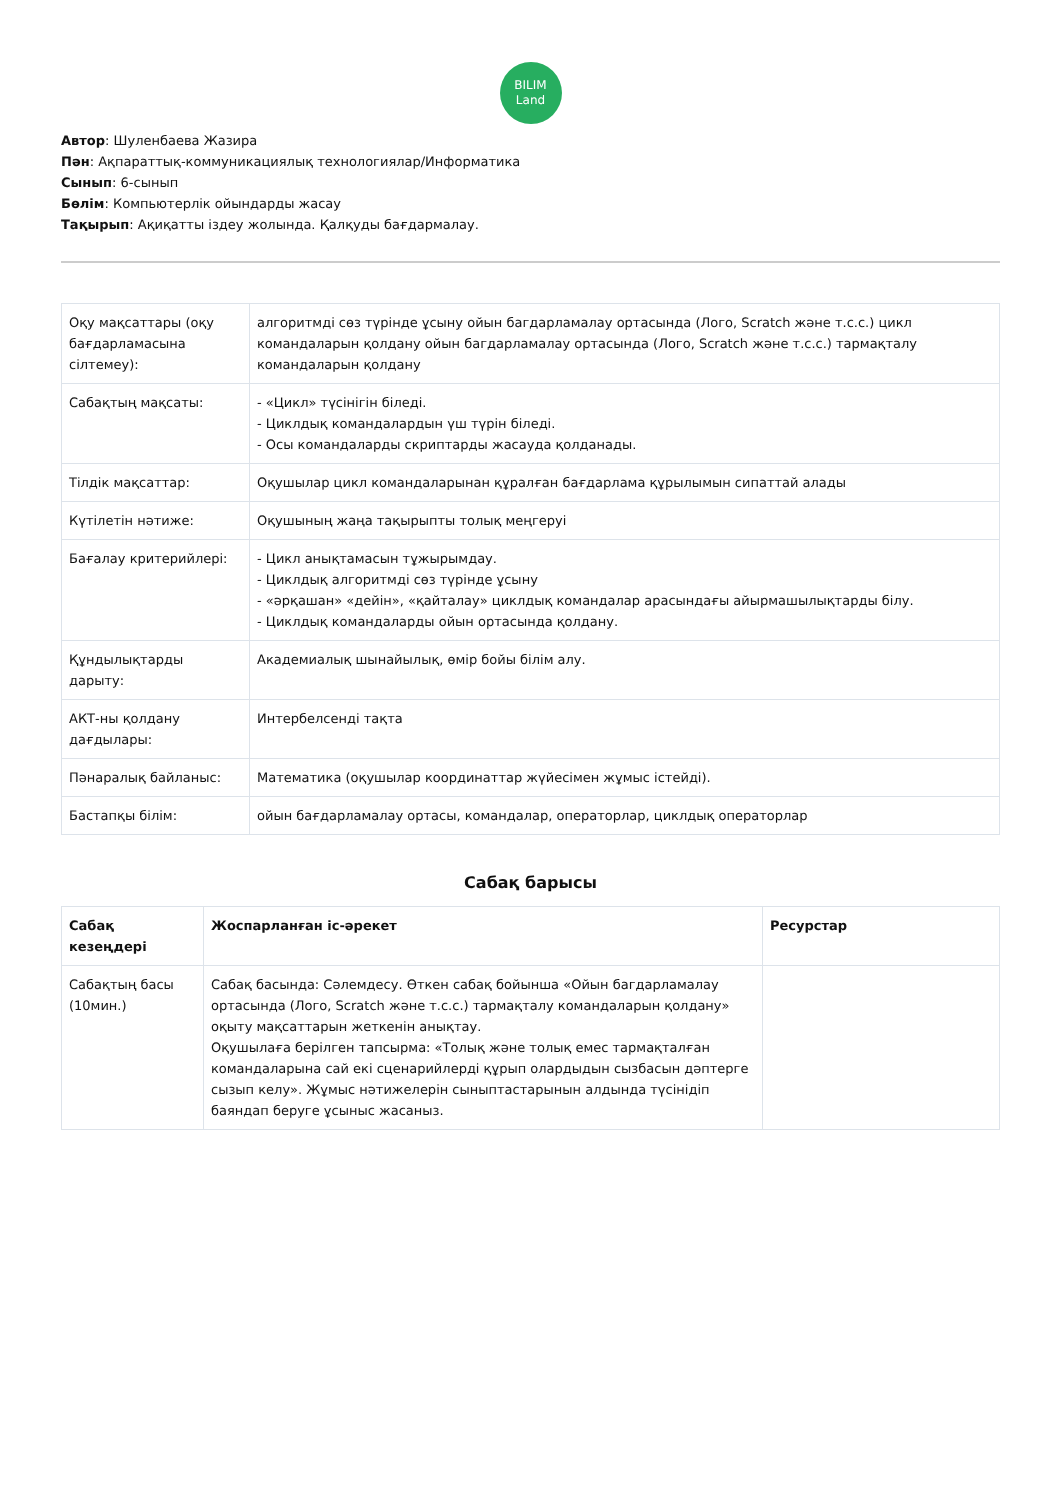BILIM
Land
Автор: Шуленбаева Жазира
Пән: Ақпараттық-коммуникациялық технологиялар/Информатика
Сынып: 6-сынып
Бөлім: Компьютерлік ойындарды жасау
Тақырып: Ақиқатты іздеу жолында. Қалқуды бағдармалау.
| Оқу мақсаттары (оқу бағдарламасына сілтемеу): | алгоритмді сөз түрінде ұсыну ойын багдарламалау ортасында (Лого, Scratch және т.с.с.) цикл командаларын қолдану ойын багдарламалау ортасында (Лого, Scratch және т.с.с.) тармақталу командаларын қолдану |
| Сабақтың мақсаты: | - «Цикл» түсінігін біледі. - Циклдық командалардын үш түрін біледі. - Осы командаларды скриптарды жасауда қолданады. |
| Тілдік мақсаттар: | Оқушылар цикл командаларынан құралған бағдарлама құрылымын сипаттай алады |
| Күтілетін нәтиже: | Оқушының жаңа тақырыпты толық меңгеруі |
| Бағалау критерийлері: | - Цикл анықтамасын тұжырымдау. - Циклдық алгоритмді сөз түрінде ұсыну - «әрқашан» «дейін», «қайталау» циклдық командалар арасындағы айырмашылықтарды білу. - Циклдық командаларды ойын ортасында қолдану. |
| Құндылықтарды дарыту: | Академиалық шынайылық, өмір бойы білім алу. |
| АКТ-ны қолдану дағдылары: | Интербелсенді тақта |
| Пәнаралық байланыс: | Математика (оқушылар координаттар жүйесімен жұмыс істейді). |
| Бастапқы білім: | ойын бағдарламалау ортасы, командалар, операторлар, циклдық операторлар |
Сабақ барысы
| Сабақ кезеңдері | Жоспарланған іс-әрекет | Ресурстар |
| --- | --- | --- |
| Сабақтың басы (10мин.) | Сабақ басында: Сәлемдесу. Өткен сабақ бойынша «Ойын багдарламалау ортасында (Лого, Scratch және т.с.с.) тармақталу командаларын қолдану» оқыту мақсаттарын жеткенін анықтау. Оқушылаға берілген тапсырма: «Толық және толық емес тармақталған командаларына сай екі сценарийлерді құрып олардыдын сызбасын дәптерге сызып келу». Жұмыс нәтижелерін сыныптастарынын алдында түсінідіп баяндап беруге ұсыныс жасаныз. | |